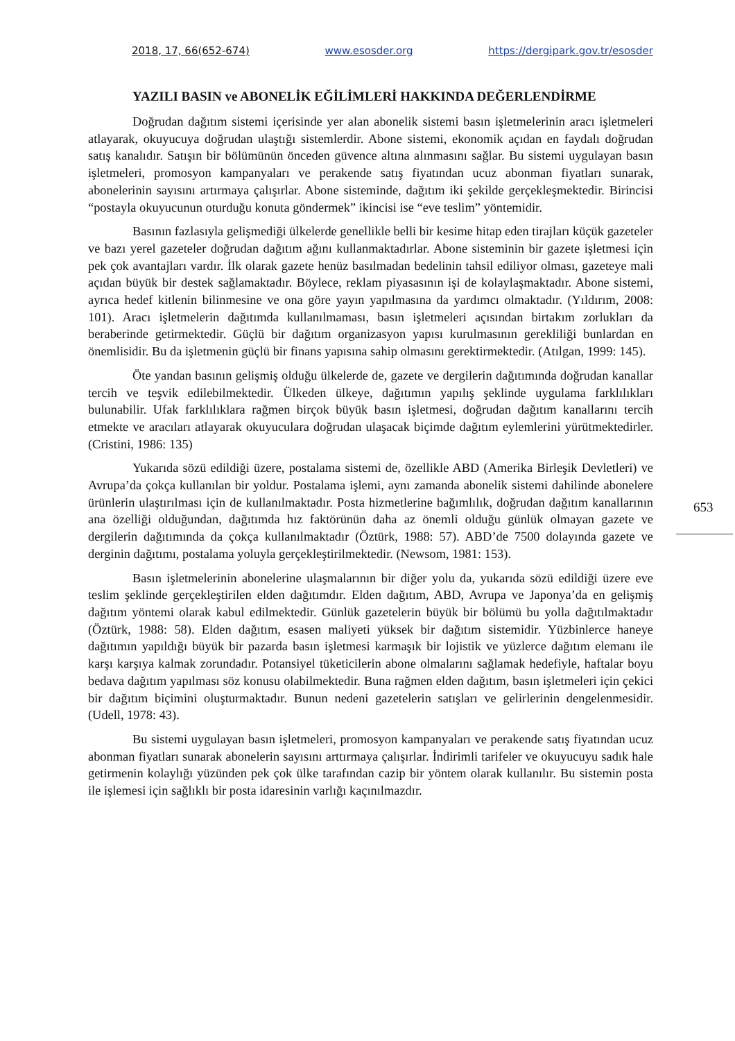2018, 17, 66(652-674) www.esosder.org https://dergipark.gov.tr/esosder
YAZILI BASIN ve ABONELİK EĞİLİMLERİ HAKKINDA DEĞERLENDİRME
Doğrudan dağıtım sistemi içerisinde yer alan abonelik sistemi basın işletmelerinin aracı işletmeleri atlayarak, okuyucuya doğrudan ulaştığı sistemlerdir. Abone sistemi, ekonomik açıdan en faydalı doğrudan satış kanalıdır. Satışın bir bölümünün önceden güvence altına alınmasını sağlar. Bu sistemi uygulayan basın işletmeleri, promosyon kampanyaları ve perakende satış fiyatından ucuz abonman fiyatları sunarak, abonelerinin sayısını artırmaya çalışırlar. Abone sisteminde, dağıtım iki şekilde gerçekleşmektedir. Birincisi “postayla okuyucunun oturduğu konuta göndermek” ikincisi ise “eve teslim” yöntemidir.
Basının fazlasıyla gelişmediği ülkelerde genellikle belli bir kesime hitap eden tirajları küçük gazeteler ve bazı yerel gazeteler doğrudan dağıtım ağını kullanmaktadırlar. Abone sisteminin bir gazete işletmesi için pek çok avantajları vardır. İlk olarak gazete henüz basılmadan bedelinin tahsil ediliyor olması, gazeteye mali açıdan büyük bir destek sağlamaktadır. Böylece, reklam piyasasının işi de kolaylaşmaktadır. Abone sistemi, ayrıca hedef kitlenin bilinmesine ve ona göre yayın yapılmasına da yardımcı olmaktadır. (Yıldırım, 2008: 101). Aracı işletmelerin dağıtımda kullanılmaması, basın işletmeleri açısından birtakım zorlukları da beraberinde getirmektedir. Güçlü bir dağıtım organizasyon yapısı kurulmasının gerekliliği bunlardan en önemlisidir. Bu da işletmenin güçlü bir finans yapısına sahip olmasını gerektirmektedir. (Atılgan, 1999: 145).
Öte yandan basının gelişmiş olduğu ülkelerde de, gazete ve dergilerin dağıtımında doğrudan kanallar tercih ve teşvik edilebilmektedir. Ülkeden ülkeye, dağıtımın yapılış şeklinde uygulama farklılıkları bulunabilir. Ufak farklılıklara rağmen birçok büyük basın işletmesi, doğrudan dağıtım kanallarını tercih etmekte ve aracıları atlayarak okuyuculara doğrudan ulaşacak biçimde dağıtım eylemlerini yürütmektedirler. (Cristini, 1986: 135)
Yukarıda sözü edildiği üzere, postalama sistemi de, özellikle ABD (Amerika Birleşik Devletleri) ve Avrupa’da çokça kullanılan bir yoldur. Postalama işlemi, aynı zamanda abonelik sistemi dahilinde abonelere ürünlerin ulaştırılması için de kullanılmaktadır. Posta hizmetlerine bağımlılık, doğrudan dağıtım kanallarının ana özelliği olduğundan, dağıtımda hız faktörünün daha az önemli olduğu günlük olmayan gazete ve dergilerin dağıtımında da çokça kullanılmaktadır (Öztürk, 1988: 57). ABD’de 7500 dolayında gazete ve derginin dağıtımı, postalama yoluyla gerçekleştirilmektedir. (Newsom, 1981: 153).
Basın işletmelerinin abonelerine ulaşmalarının bir diğer yolu da, yukarıda sözü edildiği üzere eve teslim şeklinde gerçekleştirilen elden dağıtımdır. Elden dağıtım, ABD, Avrupa ve Japonya’da en gelişmiş dağıtım yöntemi olarak kabul edilmektedir. Günlük gazetelerin büyük bir bölümü bu yolla dağıtılmaktadır (Öztürk, 1988: 58). Elden dağıtım, esasen maliyeti yüksek bir dağıtım sistemidir. Yüzbinlerce haneye dağıtımın yapıldığı büyük bir pazarda basın işletmesi karmaşık bir lojistik ve yüzlerce dağıtım elemanı ile karşı karşıya kalmak zorundadır. Potansiyel tüketicilerin abone olmalarını sağlamak hedefiyle, haftalar boyu bedava dağıtım yapılması söz konusu olabilmektedir. Buna rağmen elden dağıtım, basın işletmeleri için çekici bir dağıtım biçimini oluşturmaktadır. Bunun nedeni gazetelerin satışları ve gelirlerinin dengelenmesidir. (Udell, 1978: 43).
Bu sistemi uygulayan basın işletmeleri, promosyon kampanyaları ve perakende satış fiyatından ucuz abonman fiyatları sunarak abonelerin sayısını arttırmaya çalışırlar. İndirimli tarifeler ve okuyucuyu sadık hale getirmenin kolaylığı yüzünden pek çok ülke tarafından cazip bir yöntem olarak kullanılır. Bu sistemin posta ile işlemesi için sağlıklı bir posta idaresinin varlığı kaçınılmazdır.
653